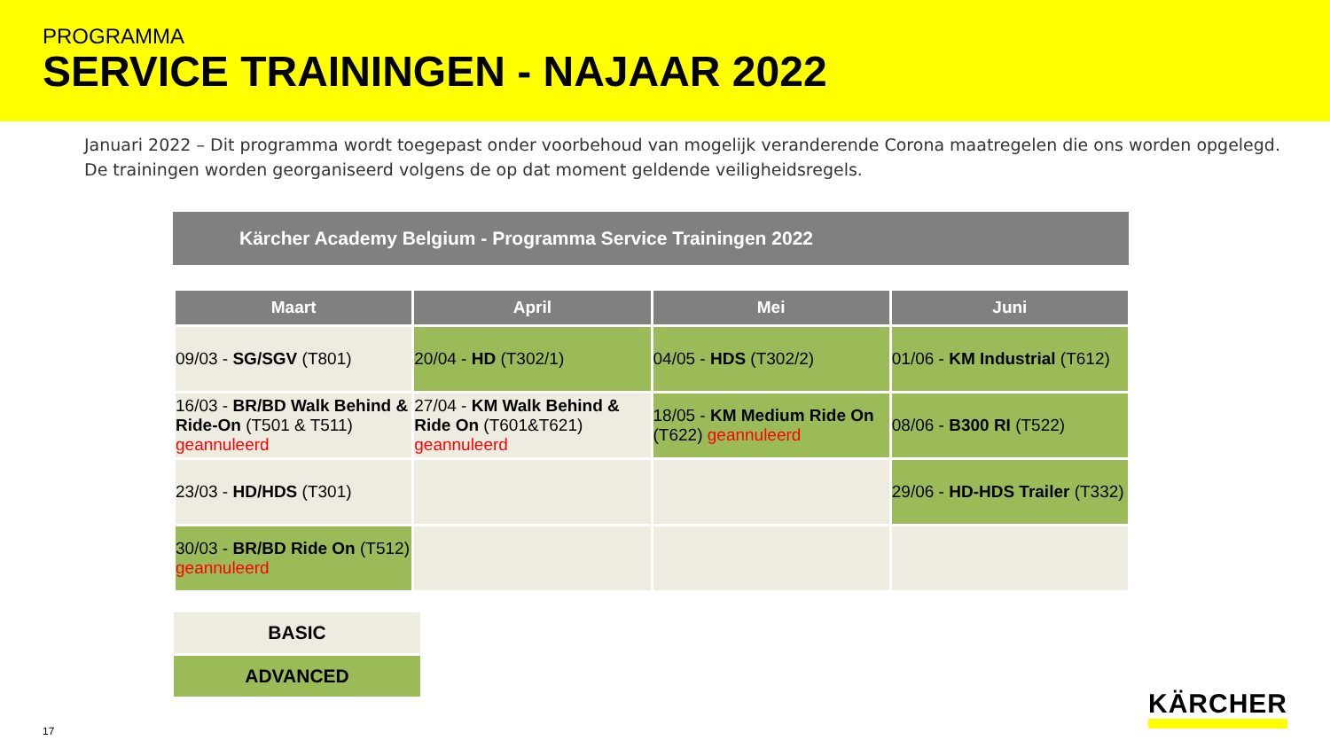PROGRAMMA
SERVICE TRAININGEN - NAJAAR 2022
Januari 2022 – Dit programma wordt toegepast onder voorbehoud van mogelijk veranderende Corona maatregelen die ons worden opgelegd.
De trainingen worden georganiseerd volgens de op dat moment geldende veiligheidsregels.
Kärcher Academy Belgium - Programma Service Trainingen 2022
| Maart | April | Mei | Juni |
| --- | --- | --- | --- |
| 09/03 - SG/SGV (T801) | 20/04 - HD (T302/1) | 04/05 - HDS (T302/2) | 01/06 - KM Industrial (T612) |
| 16/03 - BR/BD Walk Behind & Ride-On (T501 & T511) geannuleerd | 27/04 - KM Walk Behind & Ride On (T601&T621) geannuleerd | 18/05 - KM Medium Ride On (T622) geannuleerd | 08/06 - B300 RI (T522) |
| 23/03 - HD/HDS (T301) | | | 29/06 - HD-HDS Trailer (T332) |
| 30/03 - BR/BD Ride On (T512) geannuleerd | | | |
BASIC
ADVANCED
17
KÄRCHER